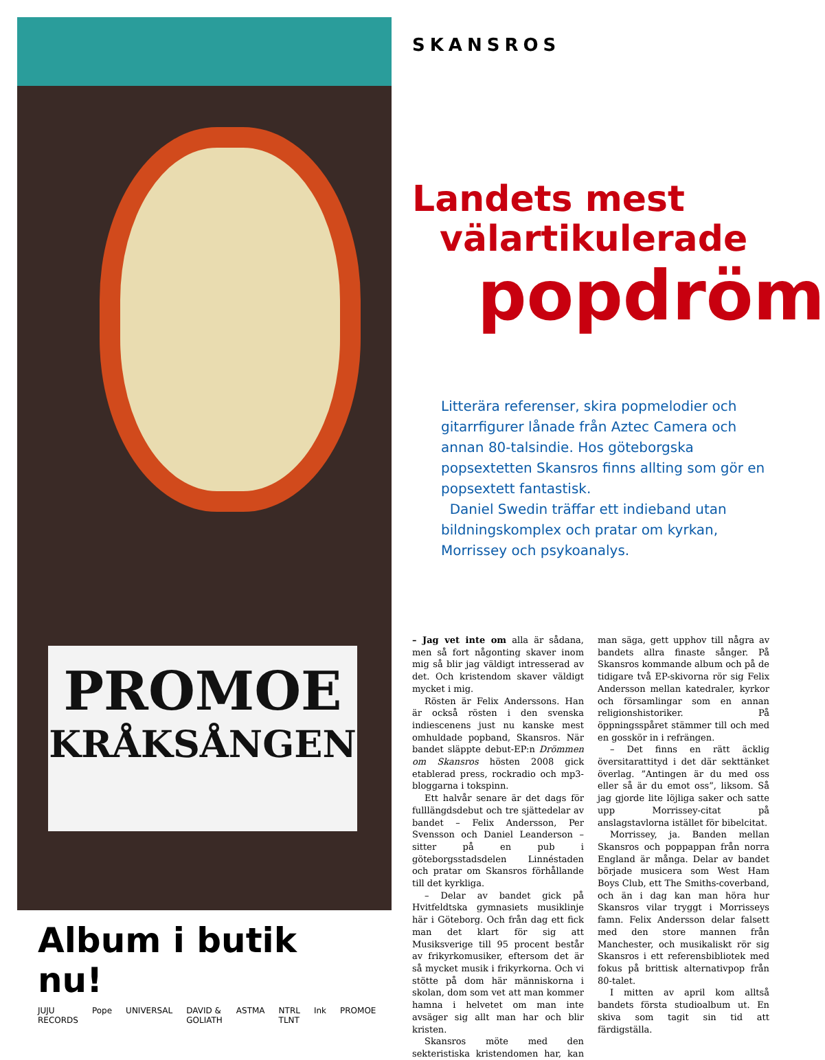PROMOE
KRÅKSÅNGEN
Album i butik nu!
JUJU RECORDS Pope UNIVERSAL DAVID & GOLIATH ASTMA NTRL TLNT Ink PROMOE
SKANSROS
Landets mest
välartikulerade
popdröm
Litterära referenser, skira popmelodier och gitarrfigurer lånade från Aztec Camera och annan 80-talsindie. Hos göteborgska popsextetten Skansros finns allting som gör en popsextett fantastisk.
Daniel Swedin träffar ett indieband utan bildningskomplex och pratar om kyrkan, Morrissey och psykoanalys.
– Jag vet inte om alla är sådana, men så fort någonting skaver inom mig så blir jag väldigt intresserad av det. Och kristendom skaver väldigt mycket i mig.
Rösten är Felix Anderssons. Han är också rösten i den svenska indiescenens just nu kanske mest omhuldade popband, Skansros. När bandet släppte debut-EP:n Drömmen om Skansros hösten 2008 gick etablerad press, rockradio och mp3-bloggarna i tokspinn.
Ett halvår senare är det dags för fulllängdsdebut och tre sjättedelar av bandet – Felix Andersson, Per Svensson och Daniel Leanderson – sitter på en pub i göteborgsstadsdelen Linnéstaden och pratar om Skansros förhållande till det kyrkliga.
– Delar av bandet gick på Hvitfeldtska gymnasiets musiklinje här i Göteborg. Och från dag ett fick man det klart för sig att Musiksverige till 95 procent består av frikyrkomusiker, eftersom det är så mycket musik i frikyrkorna. Och vi stötte på dom här människorna i skolan, dom som vet att man kommer hamna i helvetet om man inte avsäger sig allt man har och blir kristen.
Skansros möte med den sekteristiska kristendomen har, kan man säga, gett upphov till några av bandets allra finaste sånger. På Skansros kommande album och på de tidigare två EP-skivorna rör sig Felix Andersson mellan katedraler, kyrkor och församlingar som en annan religionshistoriker. På öppningsspåret stämmer till och med en gosskör in i refrängen.
– Det finns en rätt äcklig översitarattityd i det där sekttänket överlag. ”Antingen är du med oss eller så är du emot oss”, liksom. Så jag gjorde lite löjliga saker och satte upp Morrissey-citat på anslagstavlorna istället för bibelcitat.
Morrissey, ja. Banden mellan Skansros och poppappan från norra England är många. Delar av bandet började musicera som West Ham Boys Club, ett The Smiths-coverband, och än i dag kan man höra hur Skansros vilar tryggt i Morrisseys famn. Felix Andersson delar falsett med den store mannen från Manchester, och musikaliskt rör sig Skansros i ett referensbibliotek med fokus på brittisk alternativpop från 80-talet.
I mitten av april kom alltså bandets första studioalbum ut. En skiva som tagit sin tid att färdigställa.